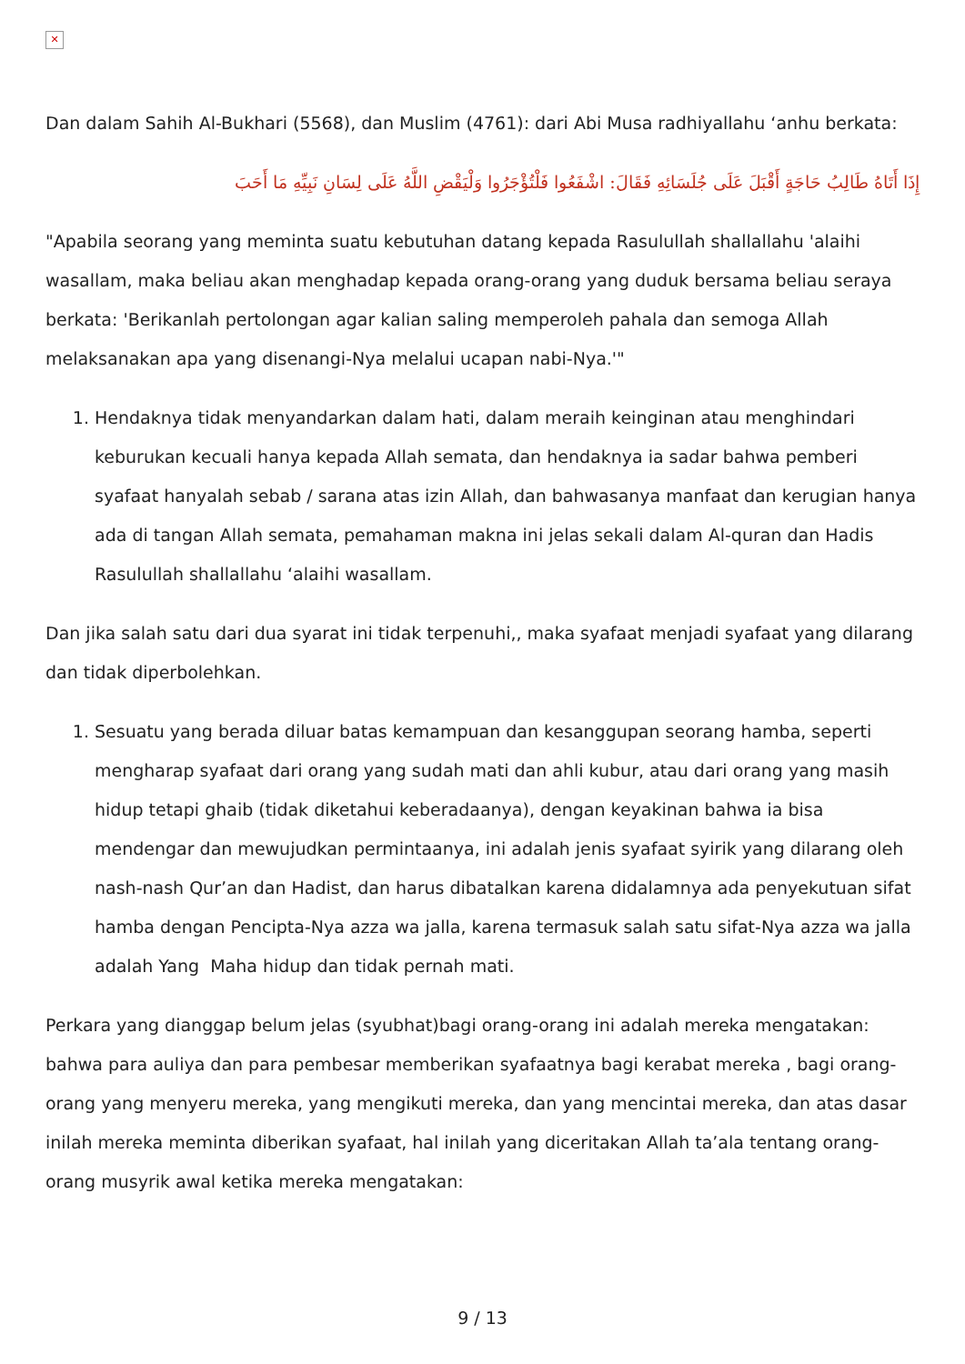✕
Dan dalam Sahih Al-Bukhari (5568), dan Muslim (4761): dari Abi Musa radhiyallahu ‘anhu berkata:
إِذَا أَتَاهُ طَالِبُ حَاجَةٍ أَقْبَلَ عَلَى جُلَسَائِهِ فَقَالَ: اشْفَعُوا فَلْتُؤْجَرُوا وَلْيَقْضِ اللَّهُ عَلَى لِسَانِ نَبِيِّهِ مَا أَحَبَ
"Apabila seorang yang meminta suatu kebutuhan datang kepada Rasulullah shallallahu 'alaihi wasallam, maka beliau akan menghadap kepada orang-orang yang duduk bersama beliau seraya berkata: 'Berikanlah pertolongan agar kalian saling memperoleh pahala dan semoga Allah melaksanakan apa yang disenangi-Nya melalui ucapan nabi-Nya.'"
1. Hendaknya tidak menyandarkan dalam hati, dalam meraih keinginan atau menghindari keburukan kecuali hanya kepada Allah semata, dan hendaknya ia sadar bahwa pemberi syafaat hanyalah sebab / sarana atas izin Allah, dan bahwasanya manfaat dan kerugian hanya ada di tangan Allah semata, pemahaman makna ini jelas sekali dalam Al-quran dan Hadis Rasulullah shallallahu ‘alaihi wasallam.
Dan jika salah satu dari dua syarat ini tidak terpenuhi,, maka syafaat menjadi syafaat yang dilarang dan tidak diperbolehkan.
1. Sesuatu yang berada diluar batas kemampuan dan kesanggupan seorang hamba, seperti mengharap syafaat dari orang yang sudah mati dan ahli kubur, atau dari orang yang masih hidup tetapi ghaib (tidak diketahui keberadaanya), dengan keyakinan bahwa ia bisa mendengar dan mewujudkan permintaanya, ini adalah jenis syafaat syirik yang dilarang oleh nash-nash Qur’an dan Hadist, dan harus dibatalkan karena didalamnya ada penyekutuan sifat hamba dengan Pencipta-Nya azza wa jalla, karena termasuk salah satu sifat-Nya azza wa jalla adalah Yang Maha hidup dan tidak pernah mati.
Perkara yang dianggap belum jelas (syubhat)bagi orang-orang ini adalah mereka mengatakan: bahwa para auliya dan para pembesar memberikan syafaatnya bagi kerabat mereka , bagi orang-orang yang menyeru mereka, yang mengikuti mereka, dan yang mencintai mereka, dan atas dasar inilah mereka meminta diberikan syafaat, hal inilah yang diceritakan Allah ta’ala tentang orang-orang musyrik awal ketika mereka mengatakan:
9 / 13